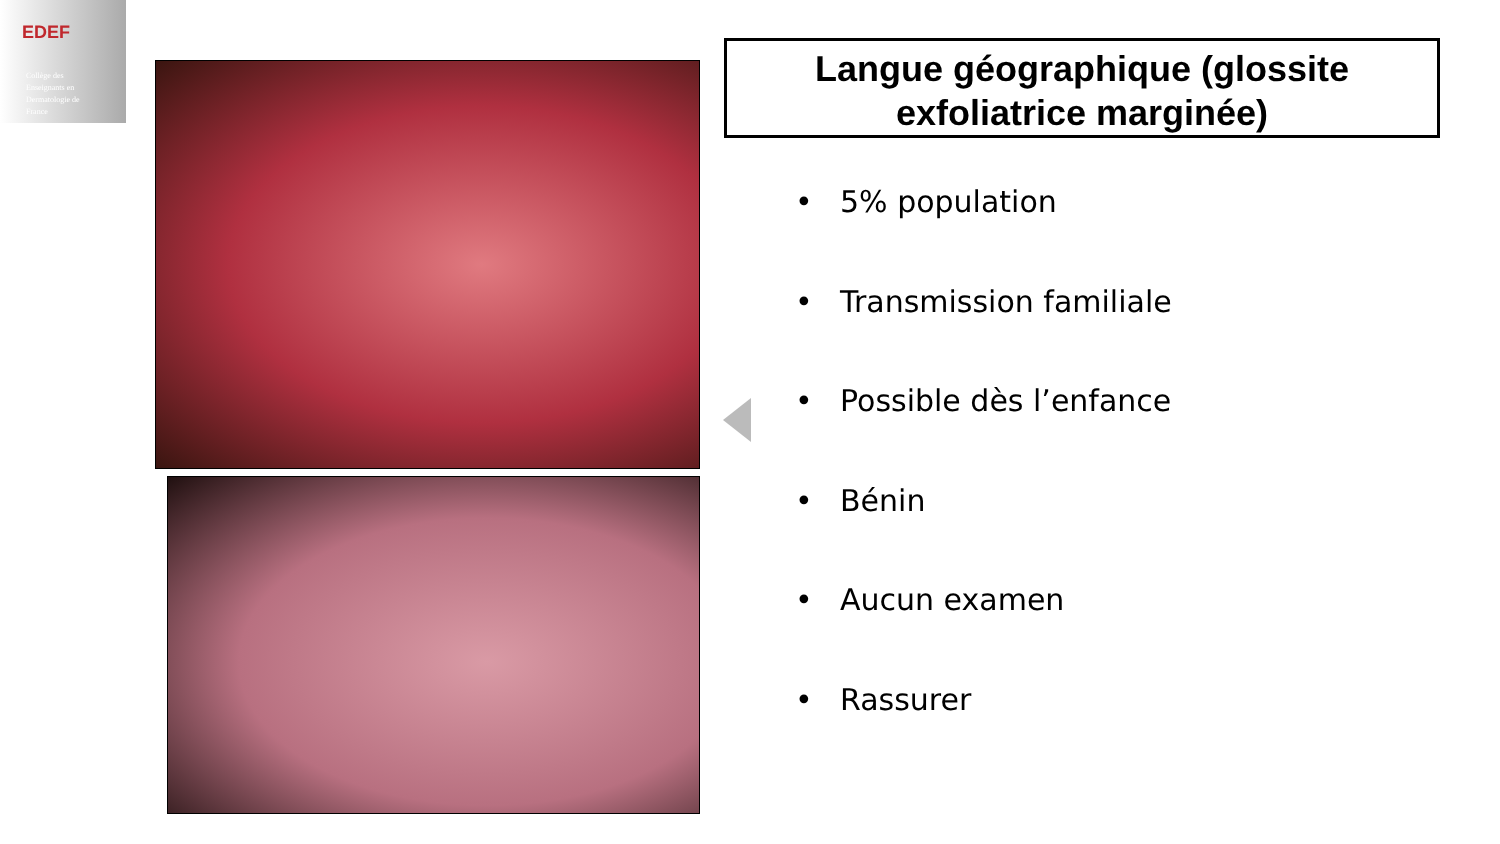EDEF
Collège des
Enseignants en
Dermatologie de
France
Langue géographique (glossite exfoliatrice marginée)
• 5% population
• Transmission familiale
• Possible dès l’enfance
• Bénin
• Aucun examen
• Rassurer